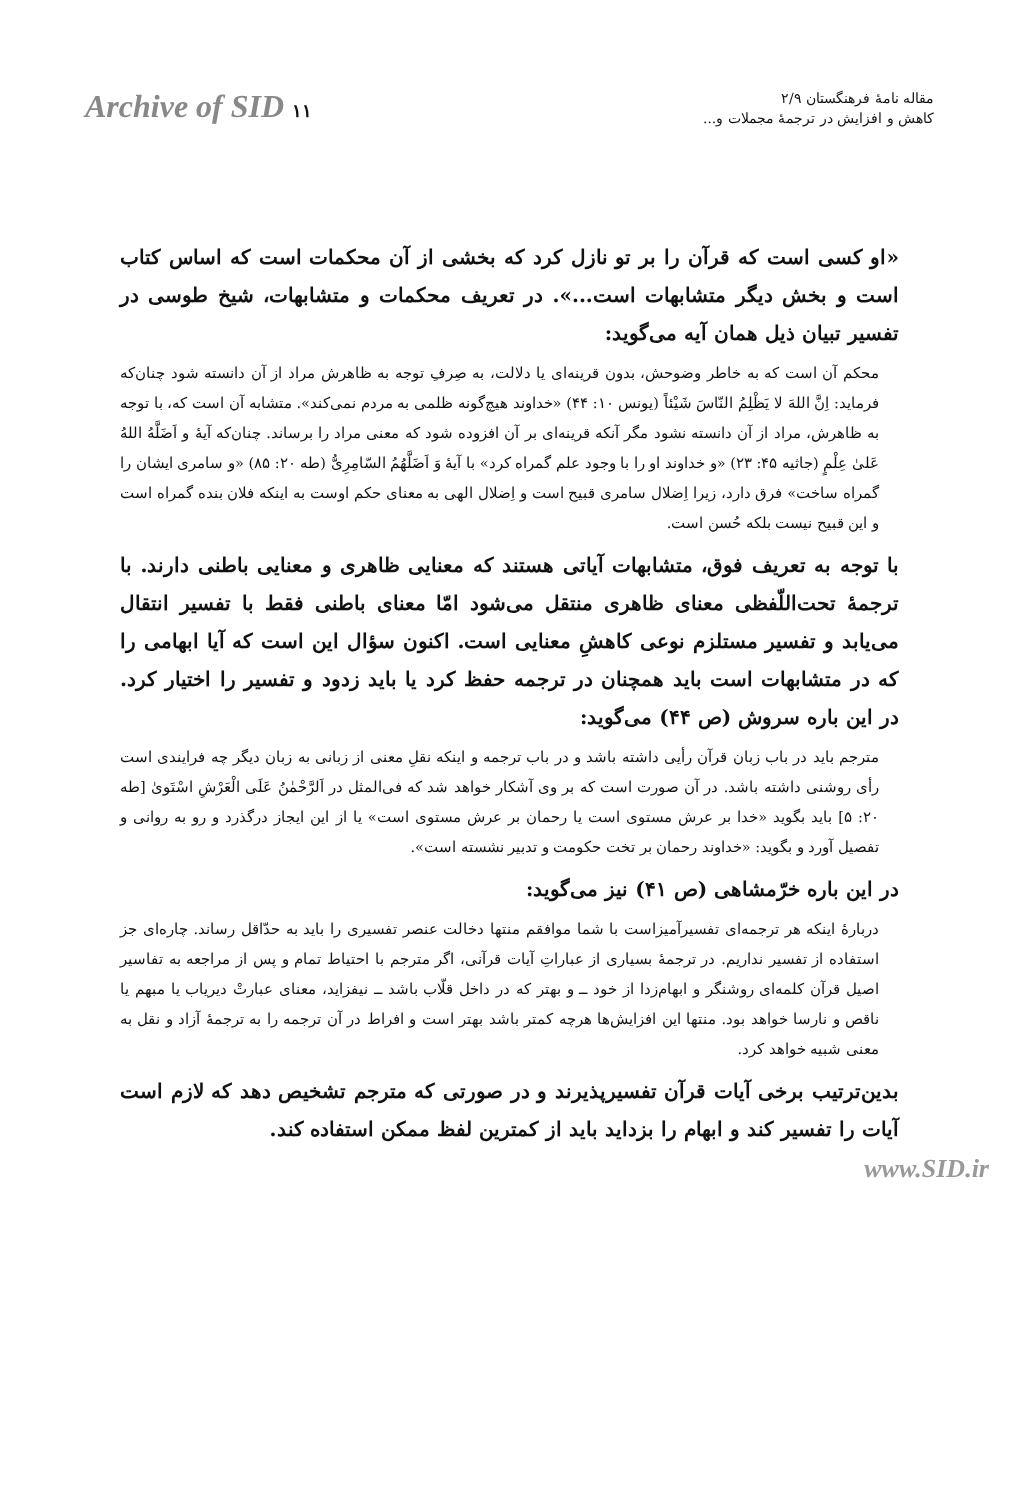مقاله نامهٔ فرهنگستان ۲/۹
کاهش و افزایش در ترجمهٔ مجملات و...
Archive of SID ۱۱
«او کسی است که قرآن را بر تو نازل کرد که بخشی از آن محکمات است که اساس کتاب است و بخش دیگر متشابهات است...». در تعریف محکمات و متشابهات، شیخ طوسی در تفسیر تبیان ذیل همان آیه می‌گوید:
محکم آن است که به خاطر وضوحش، بدون قرینه‌ای یا دلالت، به صِرفِ توجه به ظاهرش مراد از آن دانسته شود چنان‌که فرماید: اِنَّ اللهَ لا یَظْلِمُ النّاسَ شَیْئاً (یونس ۱۰: ۴۴) «خداوند هیچ‌گونه ظلمی به مردم نمی‌کند». متشابه آن است که، با توجه به ظاهرش، مراد از آن دانسته نشود مگر آنکه قرینه‌ای بر آن افزوده شود که معنی مراد را برساند. چنان‌که آیهٔ و اَضَلَّهُ اللهُ عَلیٰ عِلْمٍ (جاثیه ۴۵: ۲۳) «و خداوند او را با وجود علم گمراه کرد» با آیهٔ وَ اَضَلَّهُمُ السّامِرِیُّ (طه ۲۰: ۸۵) «و سامری ایشان را گمراه ساخت» فرق دارد، زیرا اِضلال سامری قبیح است و اِضلال الهی به معنای حکم اوست به اینکه فلان بنده گمراه است و این قبیح نیست بلکه حُسن است.
با توجه به تعریف فوق، متشابهات آیاتی هستند که معنایی ظاهری و معنایی باطنی دارند. با ترجمهٔ تحت‌اللّفظی معنای ظاهری منتقل می‌شود امّا معنای باطنی فقط با تفسیر انتقال می‌یابد و تفسیر مستلزم نوعی کاهشِ معنایی است. اکنون سؤال این است که آیا ابهامی را که در متشابهات است باید همچنان در ترجمه حفظ کرد یا باید زدود و تفسیر را اختیار کرد. در این باره سروش (ص ۴۴) می‌گوید:
مترجم باید در باب زبان قرآن رأیی داشته باشد و در باب ترجمه و اینکه نقلِ معنی از زبانی به زبان دیگر چه فرایندی است رأی روشنی داشته باشد. در آن صورت است که بر وی آشکار خواهد شد که فی‌المثل در اَلرَّحْمٰنُ عَلَی الْعَرْشِ اسْتَوىٰ [طه ۲۰: ۵] باید بگوید «خدا بر عرش مستوی است یا رحمان بر عرش مستوی است» یا از این ایجاز درگذرد و رو به روانی و تفصیل آورد و بگوید: «خداوند رحمان بر تخت حکومت و تدبیر نشسته است».
در این باره خرّمشاهی (ص ۴۱) نیز می‌گوید:
دربارهٔ اینکه هر ترجمه‌ای تفسیرآمیزاست با شما موافقم منتها دخالت عنصر تفسیری را باید به حدّاقل رساند. چاره‌ای جز استفاده از تفسیر نداریم. در ترجمهٔ بسیاری از عباراتِ آیات قرآنی، اگر مترجم با احتیاط تمام و پس از مراجعه به تفاسیر اصیل قرآن کلمه‌ای روشنگر و ابهام‌زدا از خود ــ و بهتر که در داخل قلّاب باشد ــ نیفزاید، معنای عبارتْ دیریاب یا مبهم یا ناقص و نارسا خواهد بود. منتها این افزایش‌ها هرچه کمتر باشد بهتر است و افراط در آن ترجمه را به ترجمهٔ آزاد و نقل به معنی شبیه خواهد کرد.
بدین‌ترتیب برخی آیات قرآن تفسیرپذیرند و در صورتی که مترجم تشخیص دهد که لازم است آیات را تفسیر کند و ابهام را بزداید باید از کمترین لفظ ممکن استفاده کند.
www.SID.ir